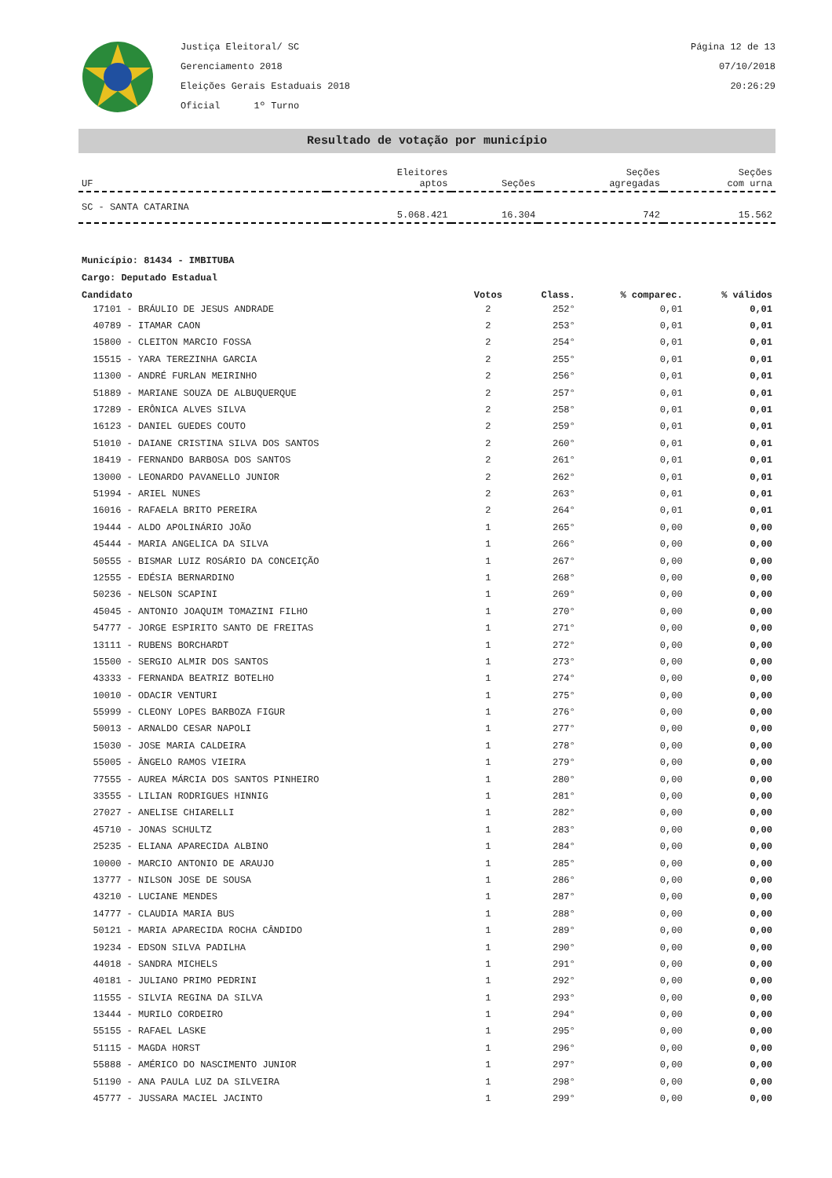Justiça Eleitoral/ SC
Gerenciamento 2018
Eleições Gerais Estaduais 2018
Oficial 1º Turno
Página 12 de 13
07/10/2018
20:26:29
Resultado de votação por município
| UF | Eleitores aptos | Seções | Seções agregadas | Seções com urna |
| --- | --- | --- | --- | --- |
| SC - SANTA CATARINA | 5.068.421 | 16.304 | 742 | 15.562 |
Município: 81434 - IMBITUBA
Cargo: Deputado Estadual
| Candidato | Votos | Class. | % comparec. | % válidos |
| --- | --- | --- | --- | --- |
| 17101 - BRÁULIO DE JESUS ANDRADE | 2 | 252° | 0,01 | 0,01 |
| 40789 - ITAMAR CAON | 2 | 253° | 0,01 | 0,01 |
| 15800 - CLEITON MARCIO FOSSA | 2 | 254° | 0,01 | 0,01 |
| 15515 - YARA TEREZINHA GARCIA | 2 | 255° | 0,01 | 0,01 |
| 11300 - ANDRÉ FURLAN MEIRINHO | 2 | 256° | 0,01 | 0,01 |
| 51889 - MARIANE SOUZA DE ALBUQUERQUE | 2 | 257° | 0,01 | 0,01 |
| 17289 - ERÔNICA ALVES SILVA | 2 | 258° | 0,01 | 0,01 |
| 16123 - DANIEL GUEDES COUTO | 2 | 259° | 0,01 | 0,01 |
| 51010 - DAIANE CRISTINA SILVA DOS SANTOS | 2 | 260° | 0,01 | 0,01 |
| 18419 - FERNANDO BARBOSA DOS SANTOS | 2 | 261° | 0,01 | 0,01 |
| 13000 - LEONARDO PAVANELLO JUNIOR | 2 | 262° | 0,01 | 0,01 |
| 51994 - ARIEL NUNES | 2 | 263° | 0,01 | 0,01 |
| 16016 - RAFAELA BRITO PEREIRA | 2 | 264° | 0,01 | 0,01 |
| 19444 - ALDO APOLINÁRIO JOÃO | 1 | 265° | 0,00 | 0,00 |
| 45444 - MARIA ANGELICA DA SILVA | 1 | 266° | 0,00 | 0,00 |
| 50555 - BISMAR LUIZ ROSÁRIO DA CONCEIÇÃO | 1 | 267° | 0,00 | 0,00 |
| 12555 - EDÉSIA BERNARDINO | 1 | 268° | 0,00 | 0,00 |
| 50236 - NELSON SCAPINI | 1 | 269° | 0,00 | 0,00 |
| 45045 - ANTONIO JOAQUIM TOMAZINI FILHO | 1 | 270° | 0,00 | 0,00 |
| 54777 - JORGE ESPIRITO SANTO DE FREITAS | 1 | 271° | 0,00 | 0,00 |
| 13111 - RUBENS BORCHARDT | 1 | 272° | 0,00 | 0,00 |
| 15500 - SERGIO ALMIR DOS SANTOS | 1 | 273° | 0,00 | 0,00 |
| 43333 - FERNANDA BEATRIZ BOTELHO | 1 | 274° | 0,00 | 0,00 |
| 10010 - ODACIR VENTURI | 1 | 275° | 0,00 | 0,00 |
| 55999 - CLEONY LOPES BARBOZA FIGUR | 1 | 276° | 0,00 | 0,00 |
| 50013 - ARNALDO CESAR NAPOLI | 1 | 277° | 0,00 | 0,00 |
| 15030 - JOSE MARIA CALDEIRA | 1 | 278° | 0,00 | 0,00 |
| 55005 - ÂNGELO RAMOS VIEIRA | 1 | 279° | 0,00 | 0,00 |
| 77555 - AUREA MÁRCIA DOS SANTOS PINHEIRO | 1 | 280° | 0,00 | 0,00 |
| 33555 - LILIAN RODRIGUES HINNIG | 1 | 281° | 0,00 | 0,00 |
| 27027 - ANELISE CHIARELLI | 1 | 282° | 0,00 | 0,00 |
| 45710 - JONAS SCHULTZ | 1 | 283° | 0,00 | 0,00 |
| 25235 - ELIANA APARECIDA ALBINO | 1 | 284° | 0,00 | 0,00 |
| 10000 - MARCIO ANTONIO DE ARAUJO | 1 | 285° | 0,00 | 0,00 |
| 13777 - NILSON JOSE DE SOUSA | 1 | 286° | 0,00 | 0,00 |
| 43210 - LUCIANE MENDES | 1 | 287° | 0,00 | 0,00 |
| 14777 - CLAUDIA MARIA BUS | 1 | 288° | 0,00 | 0,00 |
| 50121 - MARIA APARECIDA ROCHA CÂNDIDO | 1 | 289° | 0,00 | 0,00 |
| 19234 - EDSON SILVA PADILHA | 1 | 290° | 0,00 | 0,00 |
| 44018 - SANDRA MICHELS | 1 | 291° | 0,00 | 0,00 |
| 40181 - JULIANO PRIMO PEDRINI | 1 | 292° | 0,00 | 0,00 |
| 11555 - SILVIA REGINA DA SILVA | 1 | 293° | 0,00 | 0,00 |
| 13444 - MURILO CORDEIRO | 1 | 294° | 0,00 | 0,00 |
| 55155 - RAFAEL LASKE | 1 | 295° | 0,00 | 0,00 |
| 51115 - MAGDA HORST | 1 | 296° | 0,00 | 0,00 |
| 55888 - AMÉRICO DO NASCIMENTO JUNIOR | 1 | 297° | 0,00 | 0,00 |
| 51190 - ANA PAULA LUZ DA SILVEIRA | 1 | 298° | 0,00 | 0,00 |
| 45777 - JUSSARA MACIEL JACINTO | 1 | 299° | 0,00 | 0,00 |